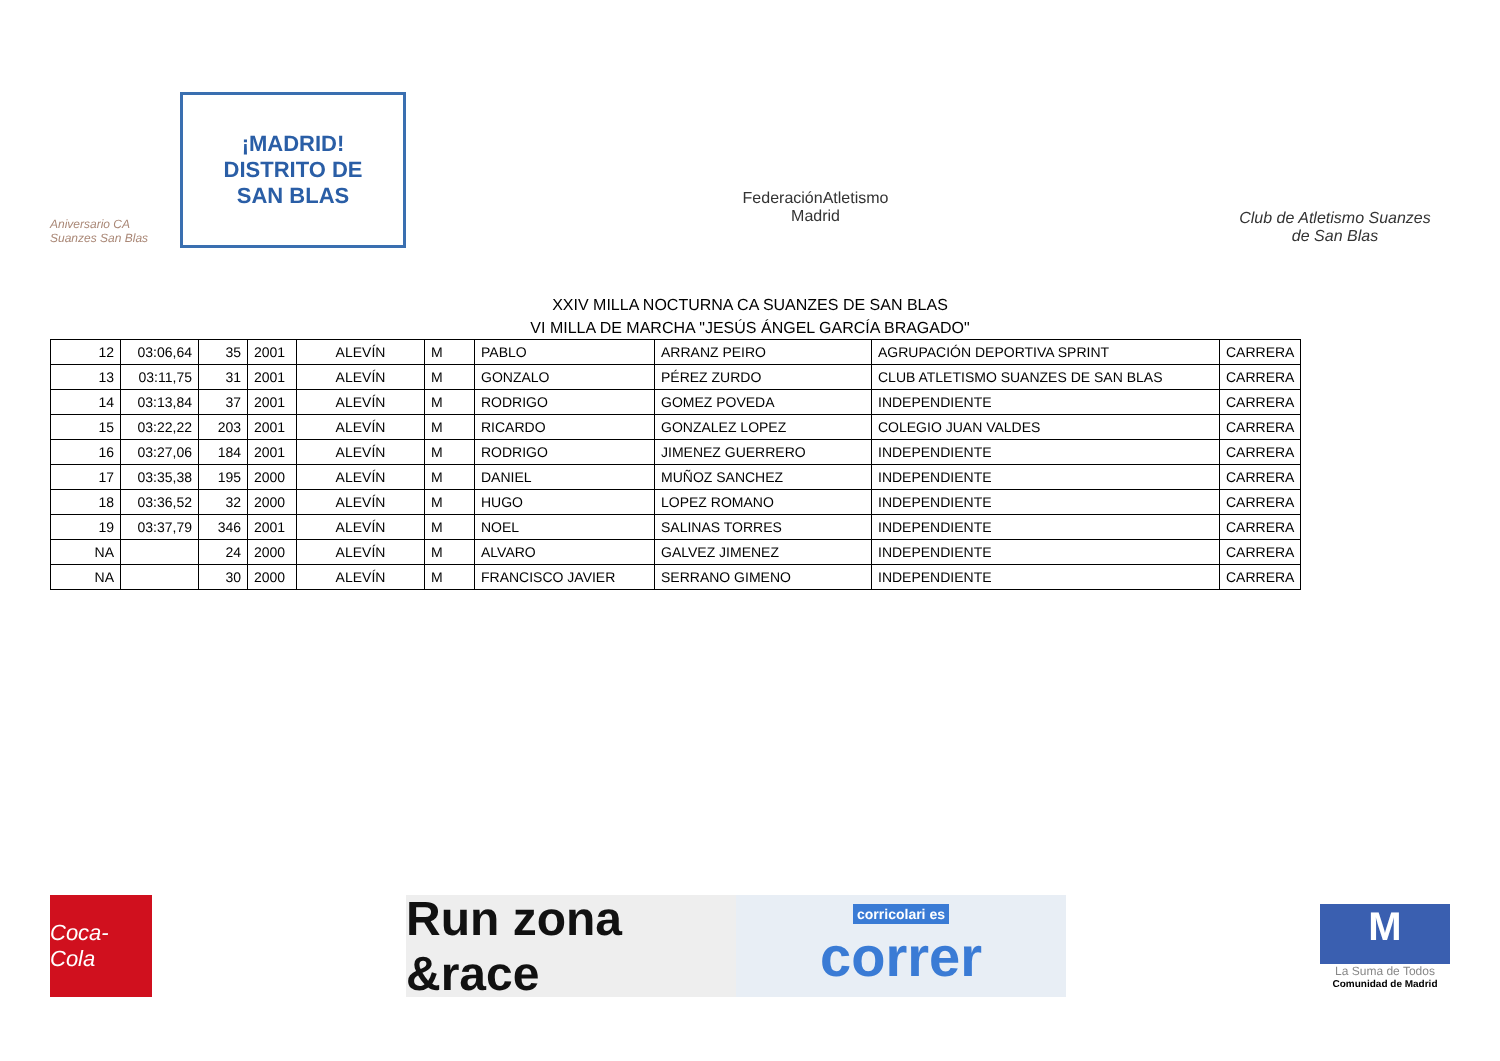Aniversario CA Suanzes San Blas
¡MADRID!
DISTRITO DE
SAN BLAS
FederaciónAtletismo
Madrid
Club de Atletismo Suanzes
de San Blas
XXIV MILLA NOCTURNA CA SUANZES DE SAN BLAS
VI MILLA DE MARCHA "JESÚS ÁNGEL GARCÍA BRAGADO"
| 12 | 03:06,64 | 35 | 2001 | ALEVÍN | M | PABLO | ARRANZ PEIRO | AGRUPACIÓN DEPORTIVA SPRINT | CARRERA |
| 13 | 03:11,75 | 31 | 2001 | ALEVÍN | M | GONZALO | PÉREZ ZURDO | CLUB ATLETISMO SUANZES DE SAN BLAS | CARRERA |
| 14 | 03:13,84 | 37 | 2001 | ALEVÍN | M | RODRIGO | GOMEZ POVEDA | INDEPENDIENTE | CARRERA |
| 15 | 03:22,22 | 203 | 2001 | ALEVÍN | M | RICARDO | GONZALEZ LOPEZ | COLEGIO JUAN VALDES | CARRERA |
| 16 | 03:27,06 | 184 | 2001 | ALEVÍN | M | RODRIGO | JIMENEZ GUERRERO | INDEPENDIENTE | CARRERA |
| 17 | 03:35,38 | 195 | 2000 | ALEVÍN | M | DANIEL | MUÑOZ SANCHEZ | INDEPENDIENTE | CARRERA |
| 18 | 03:36,52 | 32 | 2000 | ALEVÍN | M | HUGO | LOPEZ ROMANO | INDEPENDIENTE | CARRERA |
| 19 | 03:37,79 | 346 | 2001 | ALEVÍN | M | NOEL | SALINAS TORRES | INDEPENDIENTE | CARRERA |
| NA | | 24 | 2000 | ALEVÍN | M | ALVARO | GALVEZ JIMENEZ | INDEPENDIENTE | CARRERA |
| NA | | 30 | 2000 | ALEVÍN | M | FRANCISCO JAVIER | SERRANO GIMENO | INDEPENDIENTE | CARRERA |
Coca-Cola
Run zona &race
corricolari es
correr
M
La Suma de Todos
Comunidad de Madrid